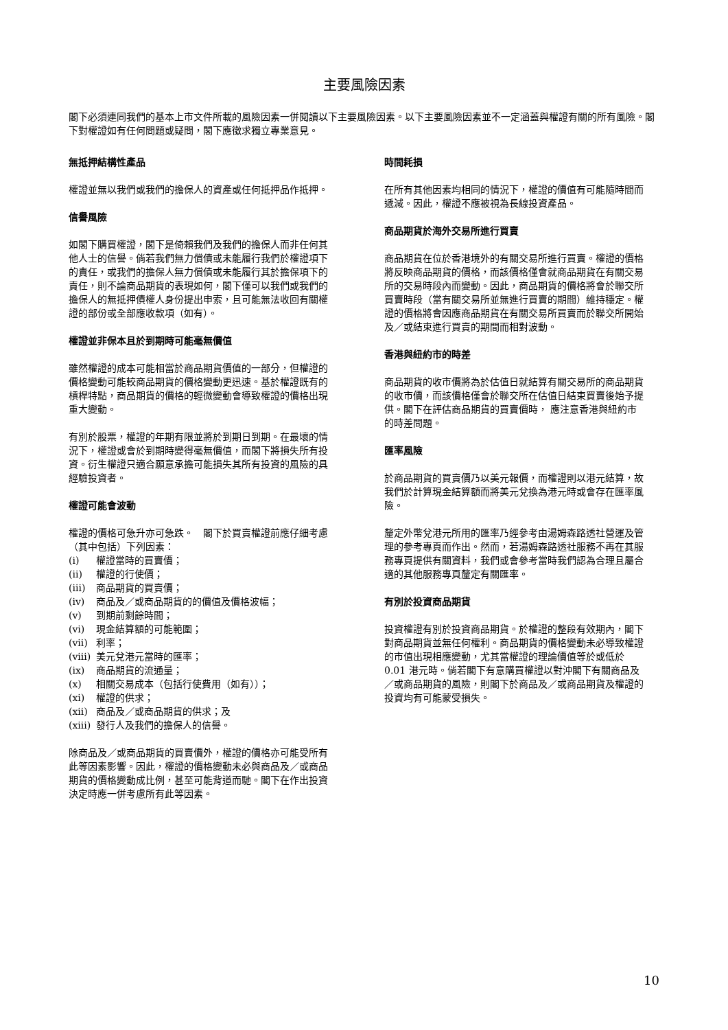主要風險因素
閣下必須連同我們的基本上市文件所載的風險因素一併閱讀以下主要風險因素。以下主要風險因素並不一定涵蓋與權證有關的所有風險。閣下對權證如有任何問題或疑問，閣下應徵求獨立專業意見。
無抵押結構性產品
權證並無以我們或我們的擔保人的資產或任何抵押品作抵押。
信譽風險
如閣下購買權證，閣下是倚賴我們及我們的擔保人而非任何其他人士的信譽。倘若我們無力償債或未能履行我們於權證項下的責任，或我們的擔保人無力償債或未能履行其於擔保項下的責任，則不論商品期貨的表現如何，閣下僅可以我們或我們的擔保人的無抵押債權人身份提出申索，且可能無法收回有關權證的部份或全部應收款項（如有）。
權證並非保本且於到期時可能毫無價值
雖然權證的成本可能相當於商品期貨價值的一部分，但權證的價格變動可能較商品期貨的價格變動更迅速。基於權證既有的槓桿特點，商品期貨的價格的輕微變動會導致權證的價格出現重大變動。
有別於股票，權證的年期有限並將於到期日到期。在最壞的情況下，權證或會於到期時變得毫無價值，而閣下將損失所有投資。衍生權證只適合願意承擔可能損失其所有投資的風險的具經驗投資者。
權證可能會波動
權證的價格可急升亦可急跌。　閣下於買賣權證前應仔細考慮（其中包括）下列因素：
(i) 權證當時的買賣價；
(ii) 權證的行使價；
(iii) 商品期貨的買賣價；
(iv) 商品及／或商品期貨的的價值及價格波幅；
(v) 到期前剩餘時間；
(vi) 現金結算額的可能範圍；
(vii) 利率；
(viii) 美元兌港元當時的匯率；
(ix) 商品期貨的流通量；
(x) 相關交易成本（包括行使費用（如有））；
(xi) 權證的供求；
(xii) 商品及／或商品期貨的供求；及
(xiii) 發行人及我們的擔保人的信譽。
除商品及／或商品期貨的買賣價外，權證的價格亦可能受所有此等因素影響。因此，權證的價格變動未必與商品及／或商品期貨的價格變動成比例，甚至可能背道而馳。閣下在作出投資決定時應一併考慮所有此等因素。
時間耗損
在所有其他因素均相同的情況下，權證的價值有可能隨時間而遞減。因此，權證不應被視為長線投資產品。
商品期貨於海外交易所進行買賣
商品期貨在位於香港境外的有關交易所進行買賣。權證的價格將反映商品期貨的價格，而該價格僅會就商品期貨在有關交易所的交易時段內而變動。因此，商品期貨的價格將會於聯交所買賣時段（當有關交易所並無進行買賣的期間）維持穩定。權證的價格將會因應商品期貨在有關交易所買賣而於聯交所開始及／或結束進行買賣的期間而相對波動。
香港與紐約市的時差
商品期貨的收市價將為於估值日就結算有關交易所的商品期貨的收市價，而該價格僅會於聯交所在估值日結束買賣後始予提供。閣下在評估商品期貨的買賣價時， 應注意香港與紐約市的時差問題。
匯率風險
於商品期貨的買賣價乃以美元報價，而權證則以港元結算，故我們於計算現金結算額而將美元兌換為港元時或會存在匯率風險。
釐定外幣兌港元所用的匯率乃經參考由湯姆森路透社營運及管理的參考專頁而作出。然而，若湯姆森路透社服務不再在其服務專頁提供有關資料，我們或會參考當時我們認為合理且屬合適的其他服務專頁釐定有關匯率。
有別於投資商品期貨
投資權證有別於投資商品期貨。於權證的整段有效期內，閣下對商品期貨並無任何權利。商品期貨的價格變動未必導致權證的市值出現相應變動，尤其當權證的理論價值等於或低於 0.01 港元時。倘若閣下有意購買權證以對沖閣下有關商品及／或商品期貨的風險，則閣下於商品及／或商品期貨及權證的投資均有可能蒙受損失。
10